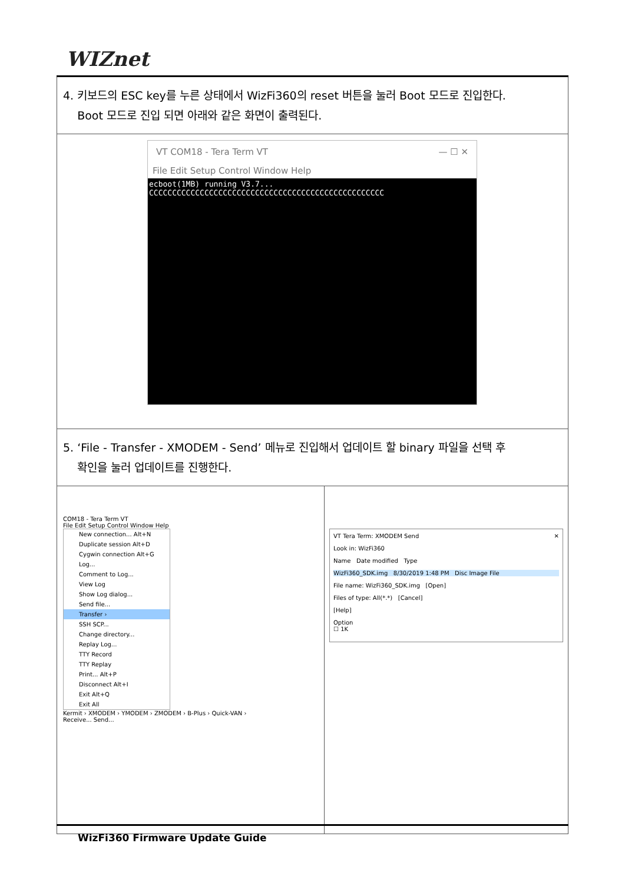WIZnet
| 4. 키보드의 ESC key를 누른 상태에서 WizFi360의 reset 버튼을 눌러 Boot 모드로 진입한다. Boot 모드로 진입 되면 아래와 같은 화면이 출력된다. | |
| VT COM18 - Tera Term VT — ☐ ✕ File Edit Setup Control Window Help ecboot(1MB) running V3.7... CCCCCCCCCCCCCCCCCCCCCCCCCCCCCCCCCCCCCCCCCCCCCCCCCCC | |
| 5. ‘File - Transfer - XMODEM - Send’ 메뉴로 진입해서 업데이트 할 binary 파일을 선택 후 확인을 눌러 업데이트를 진행한다. | |
| COM18 - Tera Term VT File Edit Setup Control Window Help New connection... Alt+N Duplicate session Alt+D Cygwin connection Alt+G Log... Comment to Log... View Log Show Log dialog... Send file... Transfer › SSH SCP... Change directory... Replay Log... TTY Record TTY Replay Print... Alt+P Disconnect Alt+I Exit Alt+Q Exit All Kermit › XMODEM › YMODEM › ZMODEM › B-Plus › Quick-VAN › Receive... Send... | VT Tera Term: XMODEM Send ✕ Look in: WizFi360 Name Date modified Type WizFi360_SDK.img 8/30/2019 1:48 PM Disc Image File File name: WizFi360_SDK.img [Open] Files of type: All(*.*) [Cancel] [Help] Option ☐ 1K |
WizFi360 Firmware Update Guide